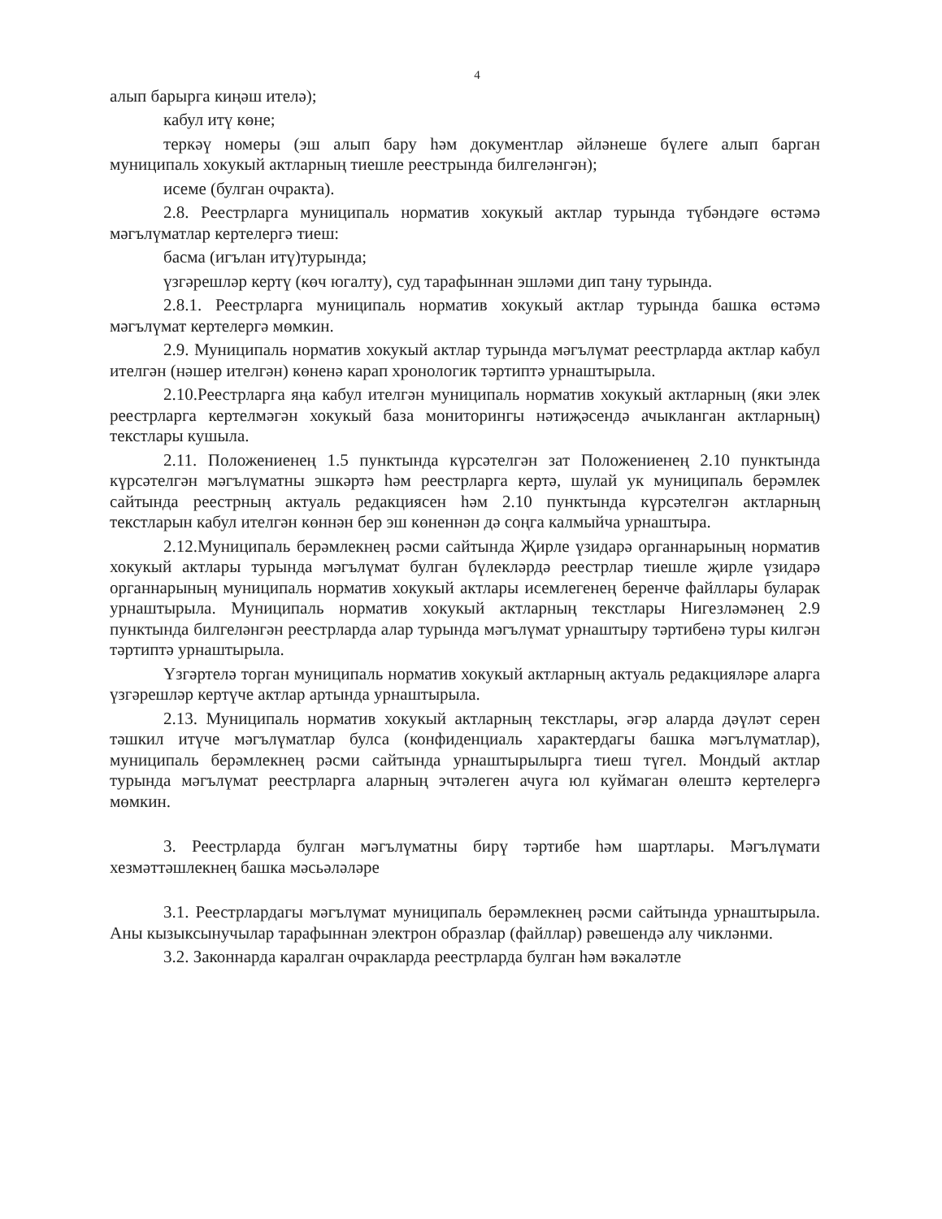4
алып барырга киңәш ителә);
кабул итү көне;
теркәү номеры (эш алып бару һәм документлар әйләнеше бүлеге алып барган муниципаль хокукый актларның тиешле реестрында билгеләнгән);
исеме (булган очракта).
2.8. Реестрларга муниципаль норматив хокукый актлар турында түбәндәге өстәмә мәгълүматлар кертелергә тиеш:
басма (игълан итү)турында;
үзгәрешләр кертү (көч югалту), суд тарафыннан эшләми дип тану турында.
2.8.1. Реестрларга муниципаль норматив хокукый актлар турында башка өстәмә мәгълүмат кертелергә мөмкин.
2.9. Муниципаль норматив хокукый актлар турында мәгълүмат реестрларда актлар кабул ителгән (нәшер ителгән) көненә карап хронологик тәртиптә урнаштырыла.
2.10.Реестрларга яңа кабул ителгән муниципаль норматив хокукый актларның (яки элек реестрларга кертелмәгән хокукый база мониторингы нәтиҗәсендә ачыкланган актларның) текстлары кушыла.
2.11. Положениенең 1.5 пунктында күрсәтелгән зат Положениенең 2.10 пунктында күрсәтелгән мәгълүматны эшкәртә һәм реестрларга кертә, шулай ук муниципаль берәмлек сайтында реестрның актуаль редакциясен һәм 2.10 пунктында күрсәтелгән актларның текстларын кабул ителгән көннән бер эш көненнән дә соңга калмыйча урнаштыра.
2.12.Муниципаль берәмлекнең рәсми сайтында Җирле үзидарә органнарының норматив хокукый актлары турында мәгълүмат булган бүлекләрдә реестрлар тиешле җирле үзидарә органнарының муниципаль норматив хокукый актлары исемлегенең беренче файллары буларак урнаштырыла. Муниципаль норматив хокукый актларның текстлары Нигезләмәнең 2.9 пунктында билгеләнгән реестрларда алар турында мәгълүмат урнаштыру тәртибенә туры килгән тәртиптә урнаштырыла.
Үзгәртелә торган муниципаль норматив хокукый актларның актуаль редакцияләре аларга үзгәрешләр кертүче актлар артында урнаштырыла.
2.13. Муниципаль норматив хокукый актларның текстлары, әгәр аларда дәүләт серен тәшкил итүче мәгълүматлар булса (конфиденциаль характердагы башка мәгълүматлар), муниципаль берәмлекнең рәсми сайтында урнаштырылырга тиеш түгел. Мондый актлар турында мәгълүмат реестрларга аларның эчтәлеген ачуга юл куймаган өлештә кертелергә мөмкин.
3. Реестрларда булган мәгълүматны бирү тәртибе һәм шартлары. Мәгълүмати хезмәттәшлекнең башка мәсьәләләре
3.1. Реестрлардагы мәгълүмат муниципаль берәмлекнең рәсми сайтында урнаштырыла. Аны кызыксынучылар тарафыннан электрон образлар (файллар) рәвешендә алу чикләнми.
3.2. Законнарда каралган очракларда реестрларда булган һәм вәкаләтле